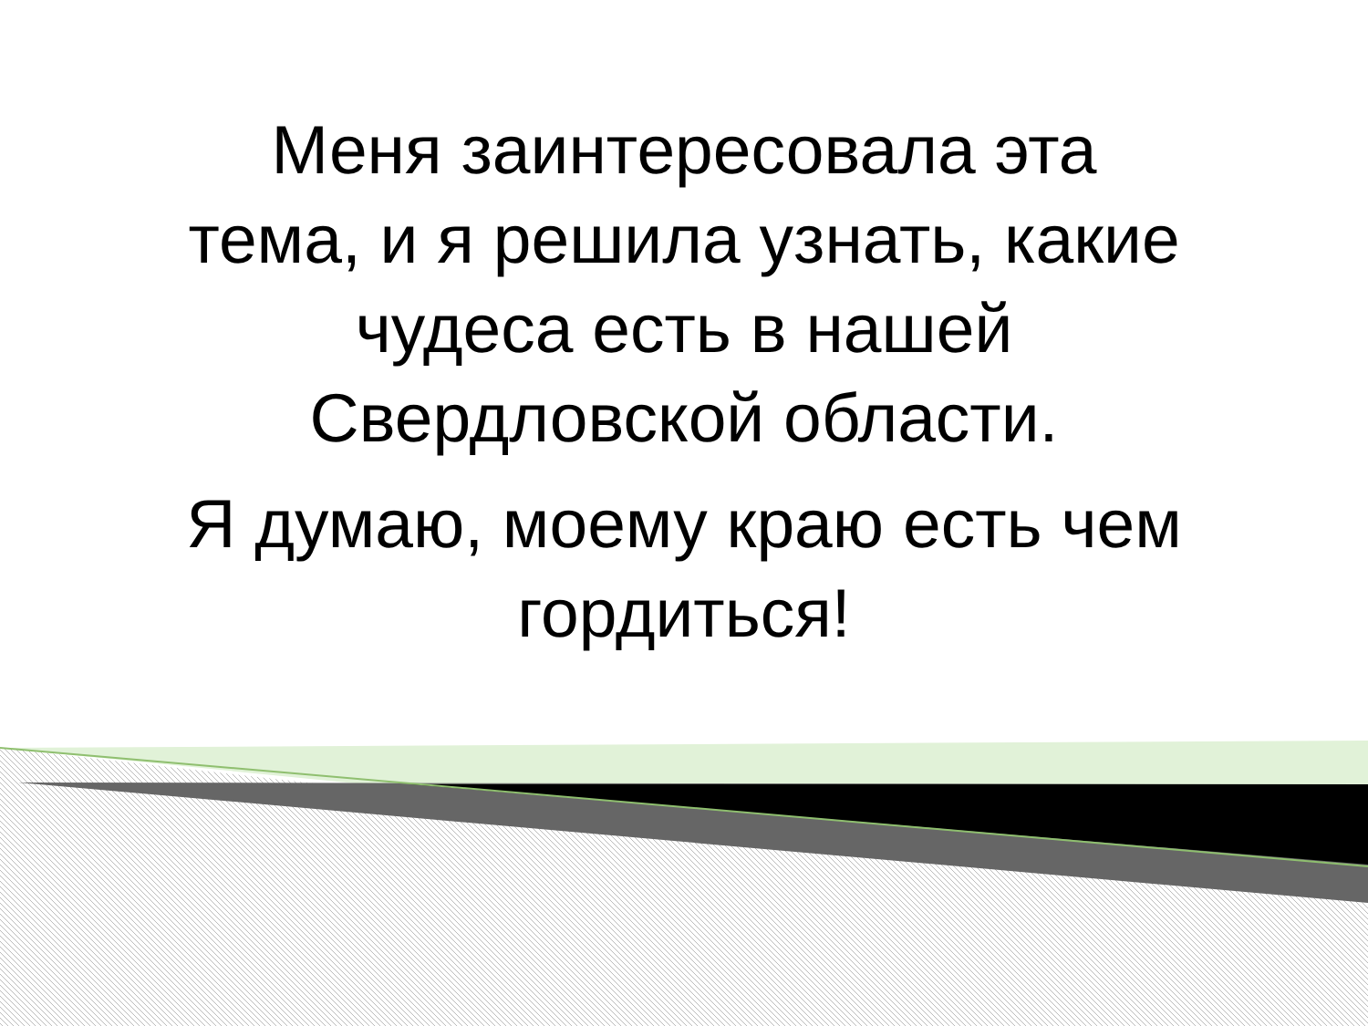Меня заинтересовала эта тема, и я решила узнать, какие чудеса есть в нашей Свердловской области.
Я думаю, моему краю есть чем гордиться!